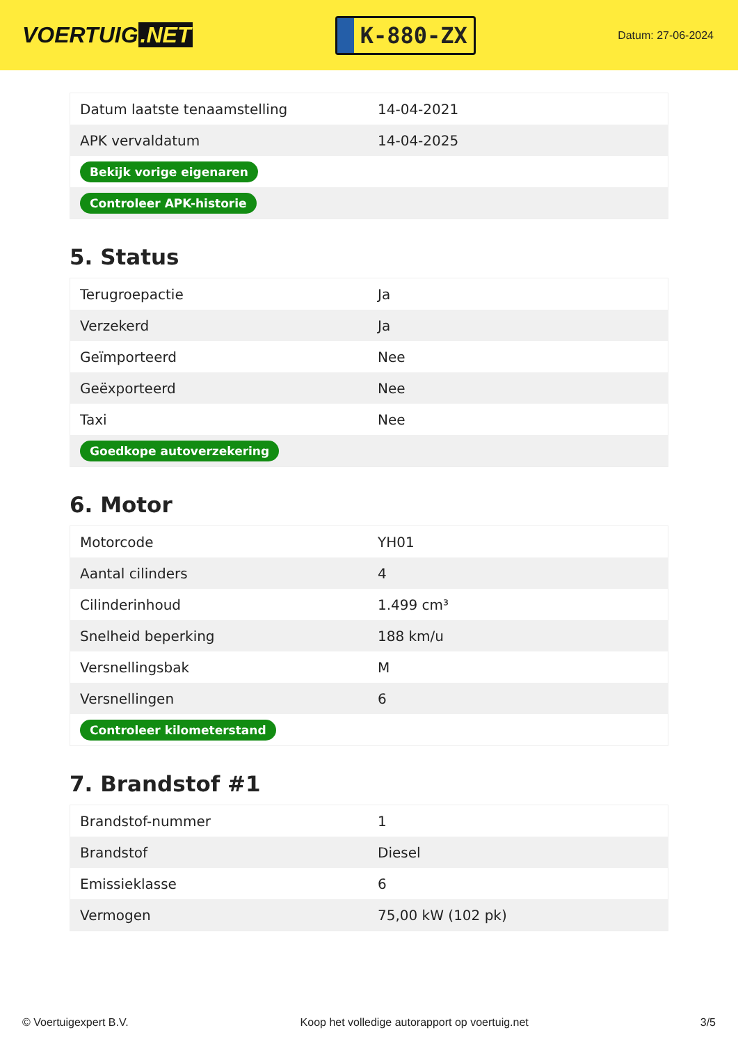VOERTUIG.NET
K-880-ZX
Datum: 27-06-2024
| Datum laatste tenaamstelling | 14-04-2021 |
| APK vervaldatum | 14-04-2025 |
| Bekijk vorige eigenaren | |
| Controleer APK-historie | |
5. Status
| Terugroepactie | Ja |
| Verzekerd | Ja |
| Geïmporteerd | Nee |
| Geëxporteerd | Nee |
| Taxi | Nee |
| Goedkope autoverzekering | |
6. Motor
| Motorcode | YH01 |
| Aantal cilinders | 4 |
| Cilinderinhoud | 1.499 cm³ |
| Snelheid beperking | 188 km/u |
| Versnellingsbak | M |
| Versnellingen | 6 |
| Controleer kilometerstand | |
7. Brandstof #1
| Brandstof-nummer | 1 |
| Brandstof | Diesel |
| Emissieklasse | 6 |
| Vermogen | 75,00 kW (102 pk) |
© Voertuigexpert B.V. Koop het volledige autorapport op voertuig.net 3/5